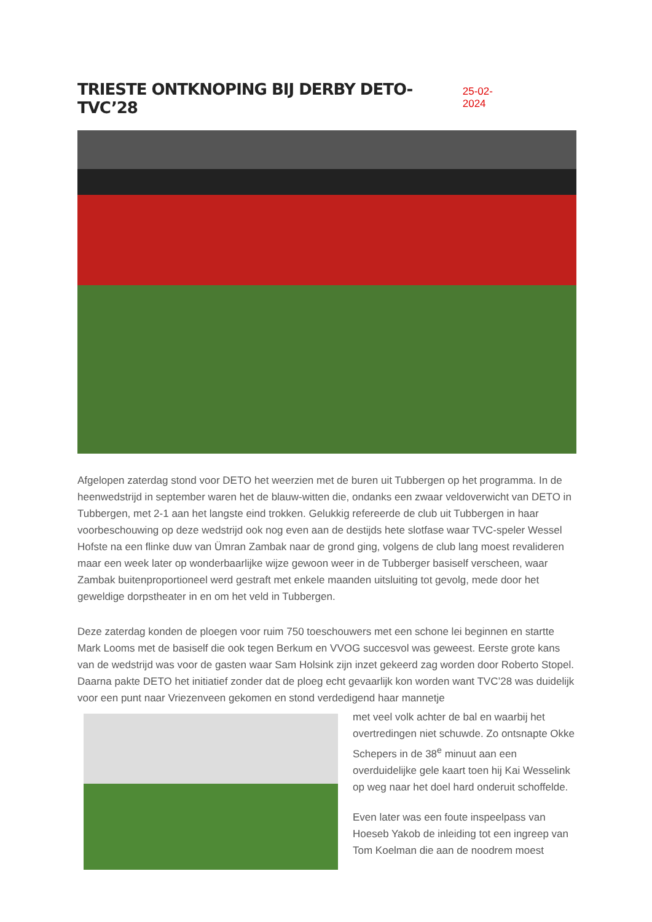TRIESTE ONTKNOPING BIJ DERBY DETO-TVC’28
25-02-2024
Afgelopen zaterdag stond voor DETO het weerzien met de buren uit Tubbergen op het programma. In de heenwedstrijd in september waren het de blauw-witten die, ondanks een zwaar veldoverwicht van DETO in Tubbergen, met 2-1 aan het langste eind trokken. Gelukkig refereerde de club uit Tubbergen in haar voorbeschouwing op deze wedstrijd ook nog even aan de destijds hete slotfase waar TVC-speler Wessel Hofste na een flinke duw van Ümran Zambak naar de grond ging, volgens de club lang moest revalideren maar een week later op wonderbaarlijke wijze gewoon weer in de Tubberger basiself verscheen, waar Zambak buitenproportioneel werd gestraft met enkele maanden uitsluiting tot gevolg, mede door het geweldige dorpstheater in en om het veld in Tubbergen.
Deze zaterdag konden de ploegen voor ruim 750 toeschouwers met een schone lei beginnen en startte Mark Looms met de basiself die ook tegen Berkum en VVOG succesvol was geweest. Eerste grote kans van de wedstrijd was voor de gasten waar Sam Holsink zijn inzet gekeerd zag worden door Roberto Stopel. Daarna pakte DETO het initiatief zonder dat de ploeg echt gevaarlijk kon worden want TVC’28 was duidelijk voor een punt naar Vriezenveen gekomen en stond verdedigend haar mannetje
met veel volk achter de bal en waarbij het overtredingen niet schuwde. Zo ontsnapte Okke Schepers in de 38<sup>e</sup> minuut aan een overduidelijke gele kaart toen hij Kai Wesselink op weg naar het doel hard onderuit schoffelde.
Even later was een foute inspeelpass van Hoeseb Yakob de inleiding tot een ingreep van Tom Koelman die aan de noodrem moest